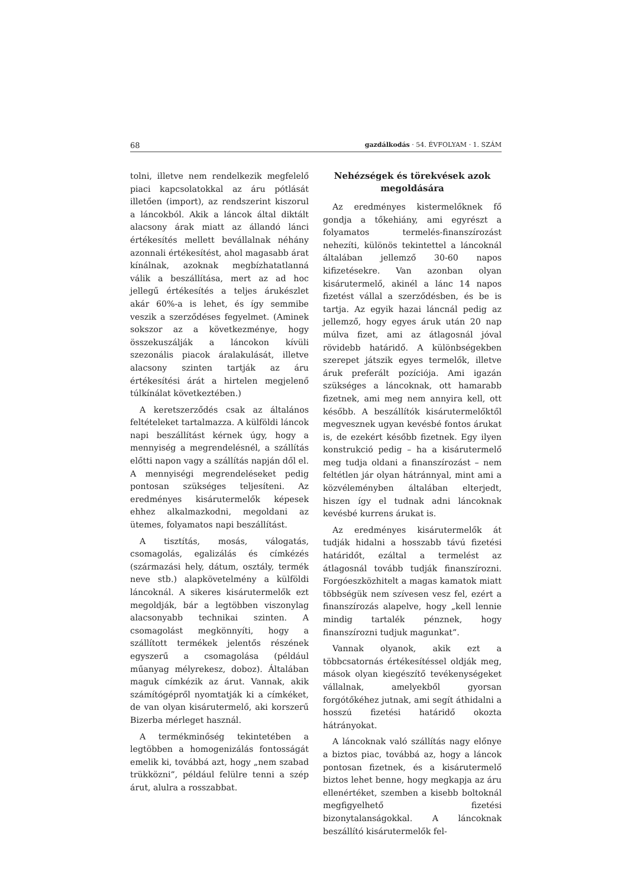68 gazdálkodás · 54. ÉVFOLYAM · 1. SZÁM
tolni, illetve nem rendelkezik megfelelő piaci kapcsolatokkal az áru pótlását illetően (import), az rendszerint kiszorul a láncokból. Akik a láncok által diktált alacsony árak miatt az állandó lánci értékesítés mellett bevállalnak néhány azonnali értékesítést, ahol magasabb árat kínálnak, azoknak megbízhatatlanná válik a beszállítása, mert az ad hoc jellegű értékesítés a teljes árukészlet akár 60%-a is lehet, és így semmibe veszik a szerződéses fegyelmet. (Aminek sokszor az a következménye, hogy összekuszálják a láncokon kívüli szezonális piacok áralakulását, illetve alacsony szinten tartják az áru értékesítési árát a hirtelen megjelenő túlkínálat következtében.)
A keretszerződés csak az általános feltételeket tartalmazza. A külföldi láncok napi beszállítást kérnek úgy, hogy a mennyiség a megrendelésnél, a szállítás előtti napon vagy a szállítás napján dől el. A mennyiségi megrendeléseket pedig pontosan szükséges teljesíteni. Az eredményes kisárutermelők képesek ehhez alkalmazkodni, megoldani az ütemes, folyamatos napi beszállítást.
A tisztítás, mosás, válogatás, csomagolás, egalizálás és címkézés (származási hely, dátum, osztály, termék neve stb.) alapkövetelmény a külföldi láncoknál. A sikeres kisárutermelők ezt megoldják, bár a legtöbben viszonylag alacsonyabb technikai szinten. A csomagolást megkönnyíti, hogy a szállított termékek jelentős részének egyszerű a csomagolása (például műanyag mélyrekesz, doboz). Általában maguk címkézik az árut. Vannak, akik számítógépről nyomtatják ki a címkéket, de van olyan kisárutermelő, aki korszerű Bizerba mérleget használ.
A termékminőség tekintetében a legtöbben a homogenizálás fontosságát emelik ki, továbbá azt, hogy „nem szabad trükközni”, például felülre tenni a szép árut, alulra a rosszabbat.
Nehézségek és törekvések azok megoldására
Az eredményes kistermelőknek fő gondja a tőkehiány, ami egyrészt a folyamatos termelés-finanszírozást nehezíti, különös tekintettel a láncoknál általában jellemző 30-60 napos kifizetésekre. Van azonban olyan kisárutermelő, akinél a lánc 14 napos fizetést vállal a szerződésben, és be is tartja. Az egyik hazai láncnál pedig az jellemző, hogy egyes áruk után 20 nap múlva fizet, ami az átlagosnál jóval rövidebb határidő. A különbségekben szerepet játszik egyes termelők, illetve áruk preferált pozíciója. Ami igazán szükséges a láncoknak, ott hamarabb fizetnek, ami meg nem annyira kell, ott később. A beszállítók kisárutermelőktől megvesznek ugyan kevésbé fontos árukat is, de ezekért később fizetnek. Egy ilyen konstrukció pedig – ha a kisárutermelő meg tudja oldani a finanszírozást – nem feltétlen jár olyan hátránnyal, mint ami a közvéleményben általában elterjedt, hiszen így el tudnak adni láncoknak kevésbé kurrens árukat is.
Az eredményes kisárutermelők át tudják hidalni a hosszabb távú fizetési határidőt, ezáltal a termelést az átlagosnál tovább tudják finanszírozni. Forgóeszközhitelt a magas kamatok miatt többségük nem szívesen vesz fel, ezért a finanszírozás alapelve, hogy „kell lennie mindig tartalék pénznek, hogy finanszírozni tudjuk magunkat”.
Vannak olyanok, akik ezt a többcsatornás értékesítéssel oldják meg, mások olyan kiegészítő tevékenységeket vállalnak, amelyekből gyorsan forgótőkéhez jutnak, ami segít áthidalni a hosszú fizetési határidő okozta hátrányokat.
A láncoknak való szállítás nagy előnye a biztos piac, továbbá az, hogy a láncok pontosan fizetnek, és a kisárutermelő biztos lehet benne, hogy megkapja az áru ellenértéket, szemben a kisebb boltoknál megfigyelhető fizetési bizonytalanságokkal. A láncoknak beszállító kisárutermelők fel-